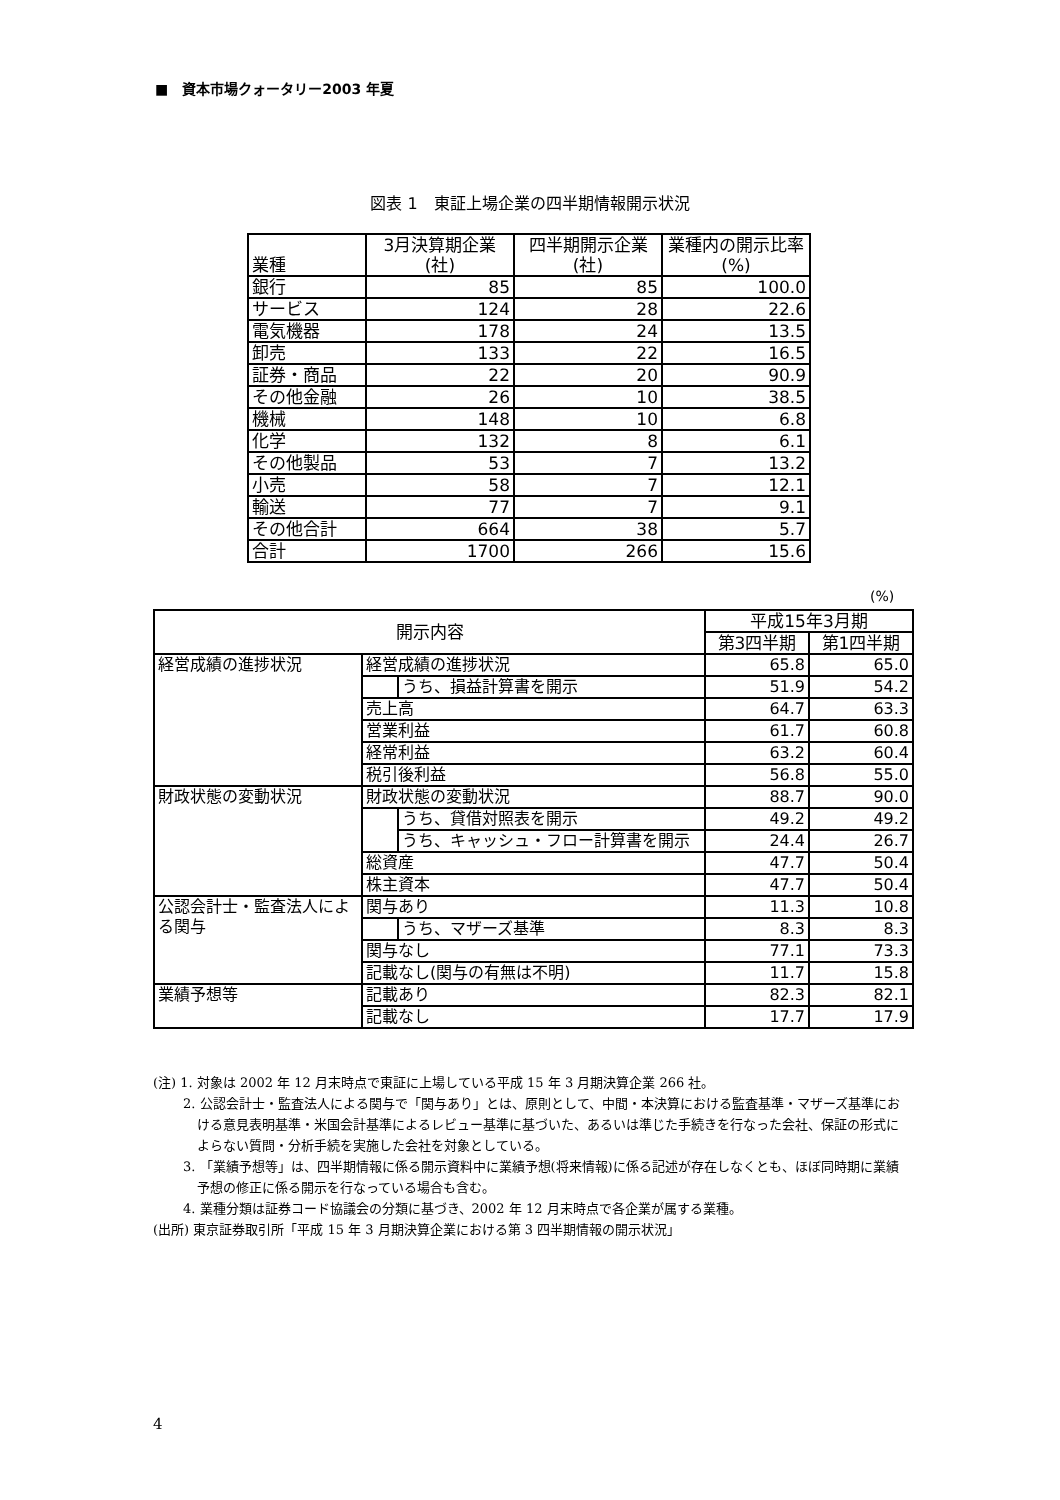■　資本市場クォータリー2003 年夏
図表 1　東証上場企業の四半期情報開示状況
| 業種 | 3月決算期企業 (社) | 四半期開示企業 (社) | 業種内の開示比率 (%) |
| --- | --- | --- | --- |
| 銀行 | 85 | 85 | 100.0 |
| サービス | 124 | 28 | 22.6 |
| 電気機器 | 178 | 24 | 13.5 |
| 卸売 | 133 | 22 | 16.5 |
| 証券・商品 | 22 | 20 | 90.9 |
| その他金融 | 26 | 10 | 38.5 |
| 機械 | 148 | 10 | 6.8 |
| 化学 | 132 | 8 | 6.1 |
| その他製品 | 53 | 7 | 13.2 |
| 小売 | 58 | 7 | 12.1 |
| 輸送 | 77 | 7 | 9.1 |
| その他合計 | 664 | 38 | 5.7 |
| 合計 | 1700 | 266 | 15.6 |
(%)
| 開示内容 | | | 平成15年3月期 | |
| --- | --- | --- | --- | --- |
| | | | 第3四半期 | 第1四半期 |
| 経営成績の進捗状況 | 経営成績の進捗状況 | | 65.8 | 65.0 |
| | | うち、損益計算書を開示 | 51.9 | 54.2 |
| | 売上高 | | 64.7 | 63.3 |
| | 営業利益 | | 61.7 | 60.8 |
| | 経常利益 | | 63.2 | 60.4 |
| | 税引後利益 | | 56.8 | 55.0 |
| 財政状態の変動状況 | 財政状態の変動状況 | | 88.7 | 90.0 |
| | | うち、貸借対照表を開示 | 49.2 | 49.2 |
| | | うち、キャッシュ・フロー計算書を開示 | 24.4 | 26.7 |
| | 総資産 | | 47.7 | 50.4 |
| | 株主資本 | | 47.7 | 50.4 |
| 公認会計士・監査法人による関与 | 関与あり | | 11.3 | 10.8 |
| | | うち、マザーズ基準 | 8.3 | 8.3 |
| | 関与なし | | 77.1 | 73.3 |
| | 記載なし(関与の有無は不明) | | 11.7 | 15.8 |
| 業績予想等 | 記載あり | | 82.3 | 82.1 |
| | 記載なし | | 17.7 | 17.9 |
(注) 1. 対象は 2002 年 12 月末時点で東証に上場している平成 15 年 3 月期決算企業 266 社。
2. 公認会計士・監査法人による関与で「関与あり」とは、原則として、中間・本決算における監査基準・マザーズ基準における意見表明基準・米国会計基準によるレビュー基準に基づいた、あるいは準じた手続きを行なった会社、保証の形式によらない質問・分析手続を実施した会社を対象としている。
3. 「業績予想等」は、四半期情報に係る開示資料中に業績予想(将来情報)に係る記述が存在しなくとも、ほぼ同時期に業績予想の修正に係る開示を行なっている場合も含む。
4. 業種分類は証券コード協議会の分類に基づき、2002 年 12 月末時点で各企業が属する業種。
(出所) 東京証券取引所「平成 15 年 3 月期決算企業における第 3 四半期情報の開示状況」
4